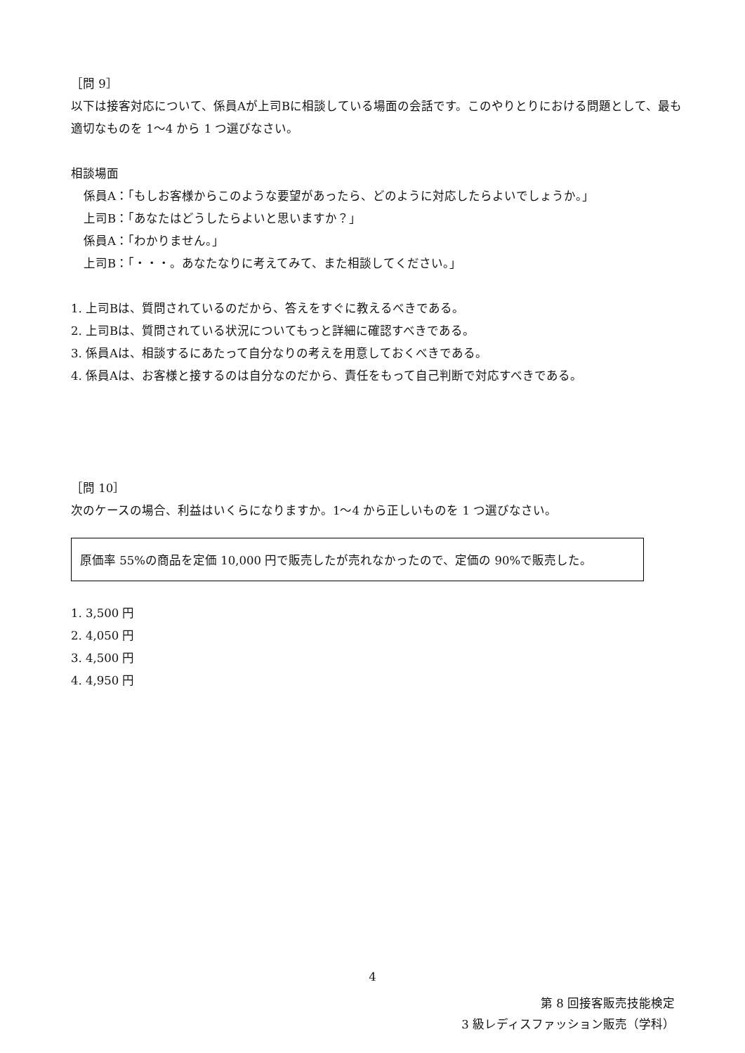［問 9］
以下は接客対応について、係員Aが上司Bに相談している場面の会話です。このやりとりにおける問題として、最も適切なものを 1～4 から 1 つ選びなさい。
相談場面
係員A：「もしお客様からこのような要望があったら、どのように対応したらよいでしょうか。」
上司B：「あなたはどうしたらよいと思いますか？」
係員A：「わかりません。」
上司B：「・・・。あなたなりに考えてみて、また相談してください。」
1. 上司Bは、質問されているのだから、答えをすぐに教えるべきである。
2. 上司Bは、質問されている状況についてもっと詳細に確認すべきである。
3. 係員Aは、相談するにあたって自分なりの考えを用意しておくべきである。
4. 係員Aは、お客様と接するのは自分なのだから、責任をもって自己判断で対応すべきである。
［問 10］
次のケースの場合、利益はいくらになりますか。1～4 から正しいものを 1 つ選びなさい。
原価率 55%の商品を定価 10,000 円で販売したが売れなかったので、定価の 90%で販売した。
1. 3,500 円
2. 4,050 円
3. 4,500 円
4. 4,950 円
4
第 8 回接客販売技能検定
3 級レディスファッション販売（学科）